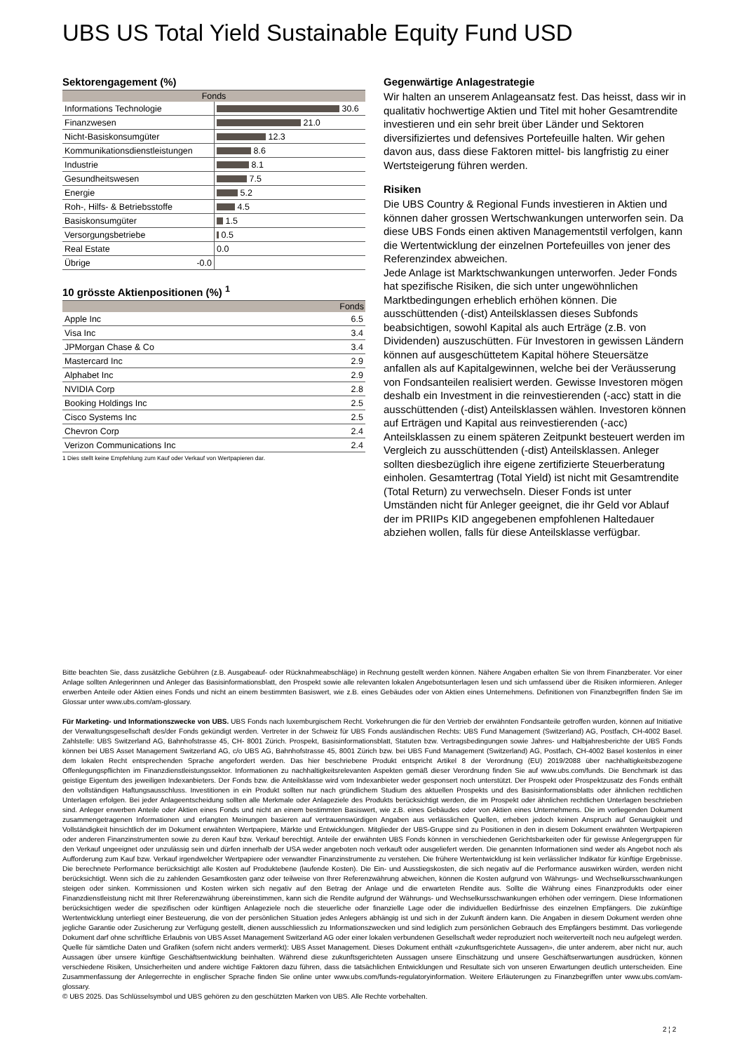UBS US Total Yield Sustainable Equity Fund USD
Sektorengagement (%)
| Fonds | |
| --- | --- |
| Informations Technologie | 30.6 |
| Finanzwesen | 21.0 |
| Nicht-Basiskonsumgüter | 12.3 |
| Kommunikationsdienstleistungen | 8.6 |
| Industrie | 8.1 |
| Gesundheitswesen | 7.5 |
| Energie | 5.2 |
| Roh-, Hilfs- & Betriebsstoffe | 4.5 |
| Basiskonsumgüter | 1.5 |
| Versorgungsbetriebe | 0.5 |
| Real Estate | 0.0 |
| Übrige -0.0 | |
10 grösste Aktienpositionen (%) <sup>1</sup>
| | Fonds |
| --- | --- |
| Apple Inc | 6.5 |
| Visa Inc | 3.4 |
| JPMorgan Chase & Co | 3.4 |
| Mastercard Inc | 2.9 |
| Alphabet Inc | 2.9 |
| NVIDIA Corp | 2.8 |
| Booking Holdings Inc | 2.5 |
| Cisco Systems Inc | 2.5 |
| Chevron Corp | 2.4 |
| Verizon Communications Inc | 2.4 |
1 Dies stellt keine Empfehlung zum Kauf oder Verkauf von Wertpapieren dar.
Gegenwärtige Anlagestrategie
Wir halten an unserem Anlageansatz fest. Das heisst, dass wir in qualitativ hochwertige Aktien und Titel mit hoher Gesamtrendite investieren und ein sehr breit über Länder und Sektoren diversifiziertes und defensives Portefeuille halten. Wir gehen davon aus, dass diese Faktoren mittel- bis langfristig zu einer Wertsteigerung führen werden.
Risiken
Die UBS Country & Regional Funds investieren in Aktien und können daher grossen Wertschwankungen unterworfen sein. Da diese UBS Fonds einen aktiven Managementstil verfolgen, kann die Wertentwicklung der einzelnen Portefeuilles von jener des Referenzindex abweichen.
Jede Anlage ist Marktschwankungen unterworfen. Jeder Fonds hat spezifische Risiken, die sich unter ungewöhnlichen Marktbedingungen erheblich erhöhen können. Die ausschüttenden (-dist) Anteilsklassen dieses Subfonds beabsichtigen, sowohl Kapital als auch Erträge (z.B. von Dividenden) auszuschütten. Für Investoren in gewissen Ländern können auf ausgeschüttetem Kapital höhere Steuersätze anfallen als auf Kapitalgewinnen, welche bei der Veräusserung von Fondsanteilen realisiert werden. Gewisse Investoren mögen deshalb ein Investment in die reinvestierenden (-acc) statt in die ausschüttenden (-dist) Anteilsklassen wählen. Investoren können auf Erträgen und Kapital aus reinvestierenden (-acc) Anteilsklassen zu einem späteren Zeitpunkt besteuert werden im Vergleich zu ausschüttenden (-dist) Anteilsklassen. Anleger sollten diesbezüglich ihre eigene zertifizierte Steuerberatung einholen. Gesamtertrag (Total Yield) ist nicht mit Gesamtrendite (Total Return) zu verwechseln. Dieser Fonds ist unter Umständen nicht für Anleger geeignet, die ihr Geld vor Ablauf der im PRIIPs KID angegebenen empfohlenen Haltedauer abziehen wollen, falls für diese Anteilsklasse verfügbar.
Bitte beachten Sie, dass zusätzliche Gebühren (z.B. Ausgabeauf- oder Rücknahmeabschläge) in Rechnung gestellt werden können. Nähere Angaben erhalten Sie von Ihrem Finanzberater. Vor einer Anlage sollten Anlegerinnen und Anleger das Basisinformationsblatt, den Prospekt sowie alle relevanten lokalen Angebotsunterlagen lesen und sich umfassend über die Risiken informieren. Anleger erwerben Anteile oder Aktien eines Fonds und nicht an einem bestimmten Basiswert, wie z.B. eines Gebäudes oder von Aktien eines Unternehmens. Definitionen von Finanzbegriffen finden Sie im Glossar unter www.ubs.com/am-glossary.
Für Marketing- und Informationszwecke von UBS. UBS Fonds nach luxemburgischem Recht. Vorkehrungen die für den Vertrieb der erwähnten Fondsanteile getroffen wurden, können auf Initiative der Verwaltungsgesellschaft des/der Fonds gekündigt werden. Vertreter in der Schweiz für UBS Fonds ausländischen Rechts: UBS Fund Management (Switzerland) AG, Postfach, CH-4002 Basel. Zahlstelle: UBS Switzerland AG, Bahnhofstrasse 45, CH- 8001 Zürich. Prospekt, Basisinformationsblatt, Statuten bzw. Vertragsbedingungen sowie Jahres- und Halbjahresberichte der UBS Fonds können bei UBS Asset Management Switzerland AG, c/o UBS AG, Bahnhofstrasse 45, 8001 Zürich bzw. bei UBS Fund Management (Switzerland) AG, Postfach, CH-4002 Basel kostenlos in einer dem lokalen Recht entsprechenden Sprache angefordert werden. Das hier beschriebene Produkt entspricht Artikel 8 der Verordnung (EU) 2019/2088 über nachhaltigkeitsbezogene Offenlegungspflichten im Finanzdienstleistungssektor. Informationen zu nachhaltigkeitsrelevanten Aspekten gemäß dieser Verordnung finden Sie auf www.ubs.com/funds. Die Benchmark ist das geistige Eigentum des jeweiligen Indexanbieters. Der Fonds bzw. die Anteilsklasse wird vom Indexanbieter weder gesponsert noch unterstützt. Der Prospekt oder Prospektzusatz des Fonds enthält den vollständigen Haftungsausschluss. Investitionen in ein Produkt sollten nur nach gründlichem Studium des aktuellen Prospekts und des Basisinformationsblatts oder ähnlichen rechtlichen Unterlagen erfolgen. Bei jeder Anlageentscheidung sollten alle Merkmale oder Anlageziele des Produkts berücksichtigt werden, die im Prospekt oder ähnlichen rechtlichen Unterlagen beschrieben sind. Anleger erwerben Anteile oder Aktien eines Fonds und nicht an einem bestimmten Basiswert, wie z.B. eines Gebäudes oder von Aktien eines Unternehmens. Die im vorliegenden Dokument zusammengetragenen Informationen und erlangten Meinungen basieren auf vertrauenswürdigen Angaben aus verlässlichen Quellen, erheben jedoch keinen Anspruch auf Genauigkeit und Vollständigkeit hinsichtlich der im Dokument erwähnten Wertpapiere, Märkte und Entwicklungen. Mitglieder der UBS-Gruppe sind zu Positionen in den in diesem Dokument erwähnten Wertpapieren oder anderen Finanzinstrumenten sowie zu deren Kauf bzw. Verkauf berechtigt. Anteile der erwähnten UBS Fonds können in verschiedenen Gerichtsbarkeiten oder für gewisse Anlegergruppen für den Verkauf ungeeignet oder unzulässig sein und dürfen innerhalb der USA weder angeboten noch verkauft oder ausgeliefert werden. Die genannten Informationen sind weder als Angebot noch als Aufforderung zum Kauf bzw. Verkauf irgendwelcher Wertpapiere oder verwandter Finanzinstrumente zu verstehen. Die frühere Wertentwicklung ist kein verlässlicher Indikator für künftige Ergebnisse. Die berechnete Performance berücksichtigt alle Kosten auf Produktebene (laufende Kosten). Die Ein- und Ausstiegskosten, die sich negativ auf die Performance auswirken würden, werden nicht berücksichtigt. Wenn sich die zu zahlenden Gesamtkosten ganz oder teilweise von Ihrer Referenzwährung abweichen, können die Kosten aufgrund von Währungs- und Wechselkursschwankungen steigen oder sinken. Kommissionen und Kosten wirken sich negativ auf den Betrag der Anlage und die erwarteten Rendite aus. Sollte die Währung eines Finanzprodukts oder einer Finanzdienstleistung nicht mit Ihrer Referenzwährung übereinstimmen, kann sich die Rendite aufgrund der Währungs- und Wechselkursschwankungen erhöhen oder verringern. Diese Informationen berücksichtigen weder die spezifischen oder künftigen Anlageziele noch die steuerliche oder finanzielle Lage oder die individuellen Bedürfnisse des einzelnen Empfängers. Die zukünftige Wertentwicklung unterliegt einer Besteuerung, die von der persönlichen Situation jedes Anlegers abhängig ist und sich in der Zukunft ändern kann. Die Angaben in diesem Dokument werden ohne jegliche Garantie oder Zusicherung zur Verfügung gestellt, dienen ausschliesslich zu Informationszwecken und sind lediglich zum persönlichen Gebrauch des Empfängers bestimmt. Das vorliegende Dokument darf ohne schriftliche Erlaubnis von UBS Asset Management Switzerland AG oder einer lokalen verbundenen Gesellschaft weder reproduziert noch weiterverteilt noch neu aufgelegt werden. Quelle für sämtliche Daten und Grafiken (sofern nicht anders vermerkt): UBS Asset Management. Dieses Dokument enthält «zukunftsgerichtete Aussagen», die unter anderem, aber nicht nur, auch Aussagen über unsere künftige Geschäftsentwicklung beinhalten. Während diese zukunftsgerichteten Aussagen unsere Einschätzung und unsere Geschäftserwartungen ausdrücken, können verschiedene Risiken, Unsicherheiten und andere wichtige Faktoren dazu führen, dass die tatsächlichen Entwicklungen und Resultate sich von unseren Erwartungen deutlich unterscheiden. Eine Zusammenfassung der Anlegerrechte in englischer Sprache finden Sie online unter www.ubs.com/funds-regulatoryinformation. Weitere Erläuterungen zu Finanzbegriffen unter www.ubs.com/am-glossary.
© UBS 2025. Das Schlüsselsymbol und UBS gehören zu den geschützten Marken von UBS. Alle Rechte vorbehalten.
2 ¦ 2